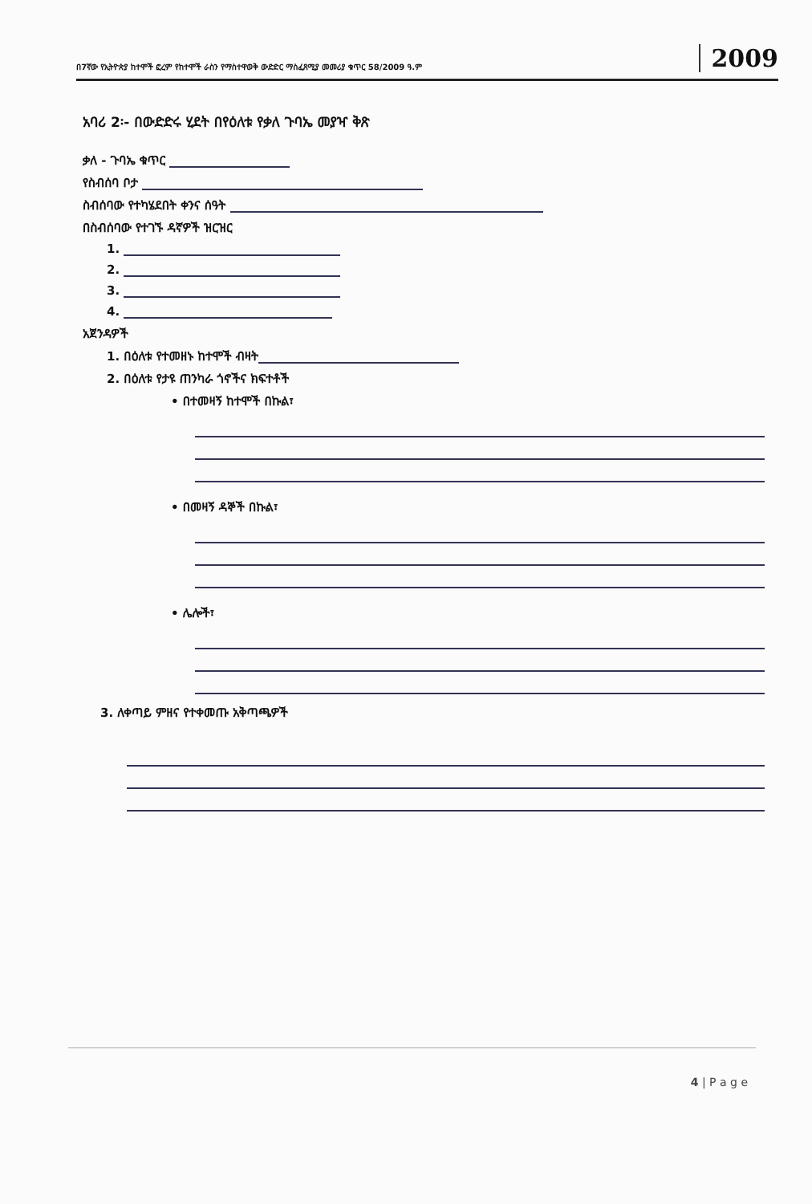በ7ኛው የኢትዮጵያ ከተሞች ፎረም የከተሞች ራስን የማስተዋወቅ ውድድር ማስፈጸሚያ መመሪያ ቁጥር 58/2009 ዓ.ም 2009
አባሪ 2፡- በውድድሩ ሂደት በየዕለቱ የቃለ ጉባኤ መያዣ ቅጽ
ቃለ - ጉባኤ ቁጥር
የስብሰባ ቦታ
ስብሰባው የተካሄደበት ቀንና ሰዓት
በስብሰባው የተገኙ ዳኛዎች ዝርዝር
1.
2.
3.
4.
አጀንዳዎች
1. በዕለቱ የተመዘኑ ከተሞች ብዛት
2. በዕለቱ የታዩ ጠንካራ ጎኖችና ክፍተቶች
• በተመዛኝ ከተሞች በኩል፣
• በመዛኝ ዳኞች በኩል፣
• ሌሎች፣
3. ለቀጣይ ምዘና የተቀመጡ አቅጣጫዎች
4 | P a g e